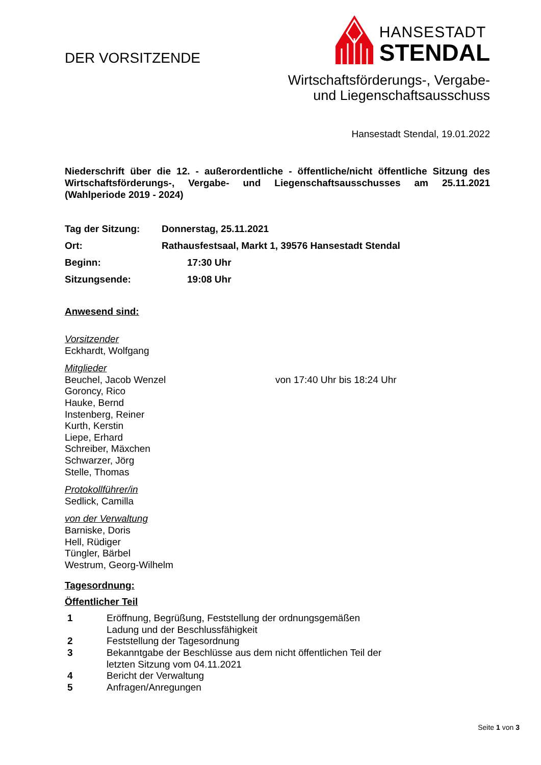DER VORSITZENDE
HANSESTADT
STENDAL
Wirtschaftsförderungs-, Vergabe-
und Liegenschaftsausschuss
Hansestadt Stendal, 19.01.2022
Niederschrift über die 12. - außerordentliche - öffentliche/nicht öffentliche Sitzung des Wirtschaftsförderungs-, Vergabe- und Liegenschaftsausschusses am 25.11.2021 (Wahlperiode 2019 - 2024)
Tag der Sitzung: Donnerstag, 25.11.2021
Ort: Rathausfestsaal, Markt 1, 39576 Hansestadt Stendal
Beginn: 17:30 Uhr
Sitzungsende: 19:08 Uhr
Anwesend sind:
Vorsitzender
Eckhardt, Wolfgang
Mitglieder
Beuchel, Jacob Wenzel von 17:40 Uhr bis 18:24 Uhr
Goroncy, Rico
Hauke, Bernd
Instenberg, Reiner
Kurth, Kerstin
Liepe, Erhard
Schreiber, Mäxchen
Schwarzer, Jörg
Stelle, Thomas
Protokollführer/in
Sedlick, Camilla
von der Verwaltung
Barniske, Doris
Hell, Rüdiger
Tüngler, Bärbel
Westrum, Georg-Wilhelm
Tagesordnung:
Öffentlicher Teil
1 Eröffnung, Begrüßung, Feststellung der ordnungsgemäßen
Ladung und der Beschlussfähigkeit
2 Feststellung der Tagesordnung
3 Bekanntgabe der Beschlüsse aus dem nicht öffentlichen Teil der
letzten Sitzung vom 04.11.2021
4 Bericht der Verwaltung
5 Anfragen/Anregungen
Seite 1 von 3